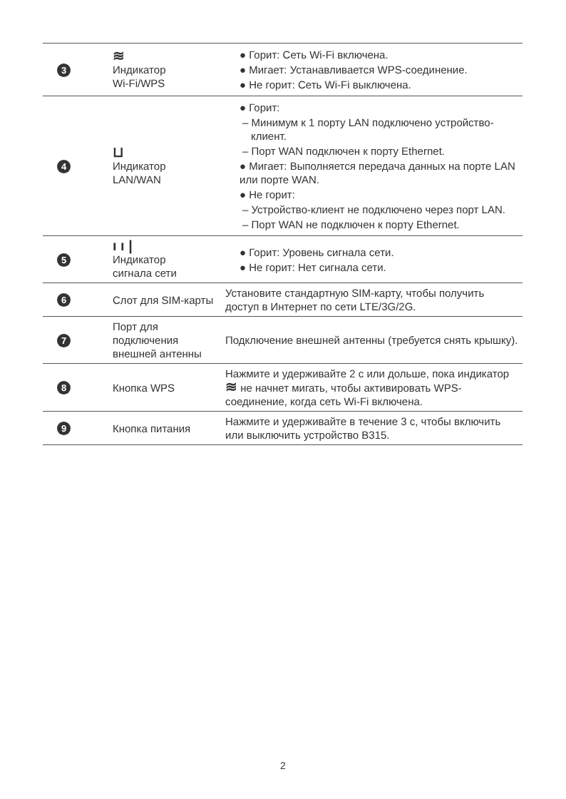| 3 | ≋ Индикатор Wi-Fi/WPS | ● Горит: Сеть Wi-Fi включена. ● Мигает: Устанавливается WPS-соединение. ● Не горит: Сеть Wi-Fi выключена. |
| 4 | ⊔ Индикатор LAN/WAN | ● Горит: – Минимум к 1 порту LAN подключено устройство-клиент. – Порт WAN подключен к порту Ethernet. ● Мигает: Выполняется передача данных на порте LAN или порте WAN. ● Не горит: – Устройство-клиент не подключено через порт LAN. – Порт WAN не подключен к порту Ethernet. |
| 5 | ı ı / Индикатор сигнала сети | ● Горит: Уровень сигнала сети. ● Не горит: Нет сигнала сети. |
| 6 | Слот для SIM-карты | Установите стандартную SIM-карту, чтобы получить доступ в Интернет по сети LTE/3G/2G. |
| 7 | Порт для подключения внешней антенны | Подключение внешней антенны (требуется снять крышку). |
| 8 | Кнопка WPS | Нажмите и удерживайте 2 с или дольше, пока индикатор ≋ не начнет мигать, чтобы активировать WPS-соединение, когда сеть Wi-Fi включена. |
| 9 | Кнопка питания | Нажмите и удерживайте в течение 3 с, чтобы включить или выключить устройство B315. |
2